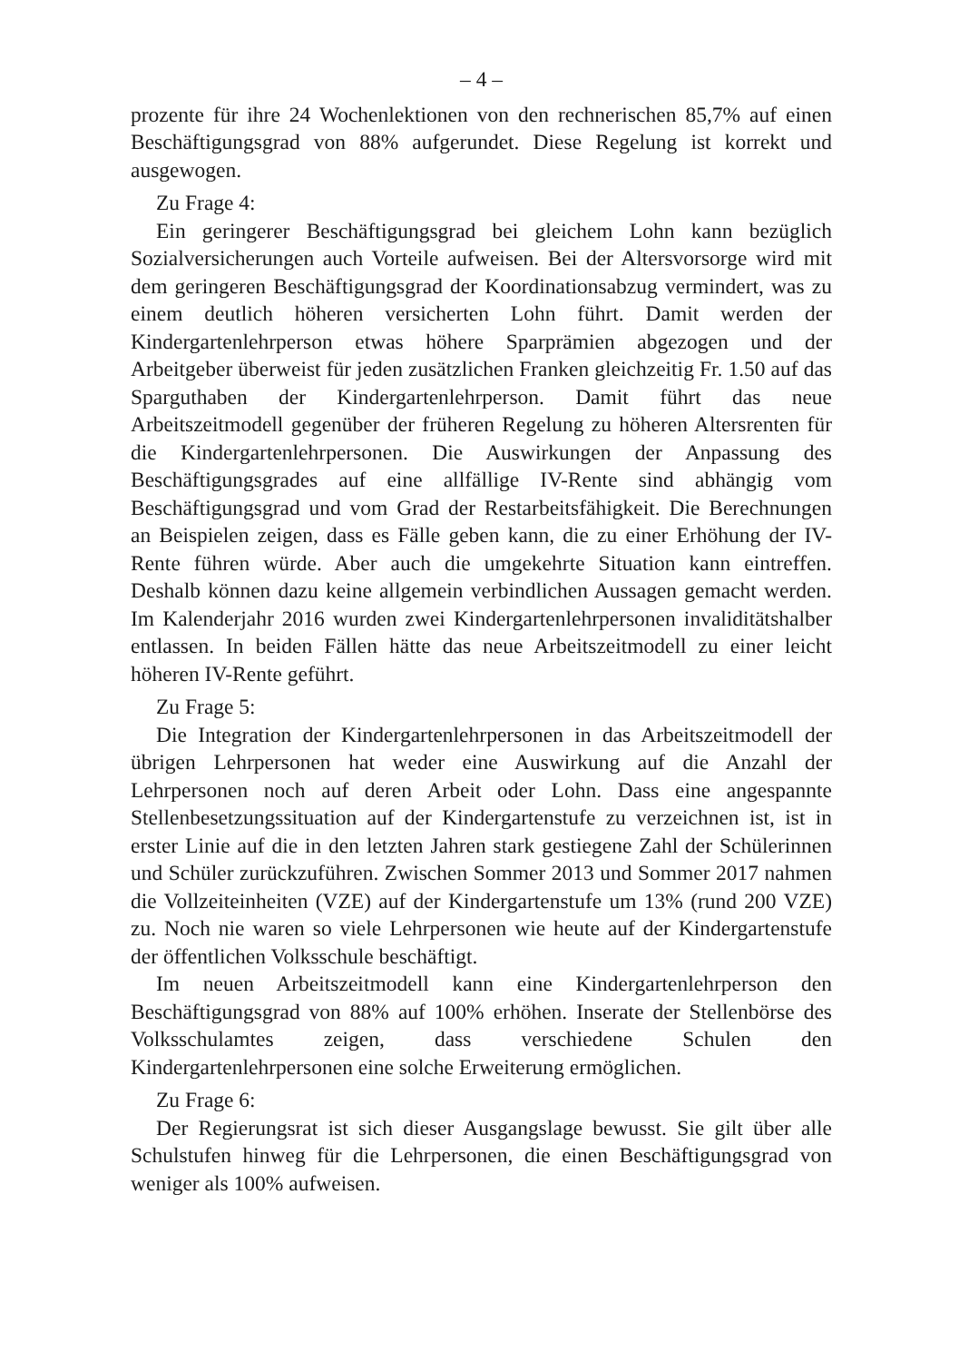– 4 –
prozente für ihre 24 Wochenlektionen von den rechnerischen 85,7% auf einen Beschäftigungsgrad von 88% aufgerundet. Diese Regelung ist korrekt und ausgewogen.
Zu Frage 4:
Ein geringerer Beschäftigungsgrad bei gleichem Lohn kann bezüglich Sozialversicherungen auch Vorteile aufweisen. Bei der Altersvorsorge wird mit dem geringeren Beschäftigungsgrad der Koordinationsabzug vermindert, was zu einem deutlich höheren versicherten Lohn führt. Damit werden der Kindergartenlehrperson etwas höhere Sparprämien abgezogen und der Arbeitgeber überweist für jeden zusätzlichen Franken gleichzeitig Fr. 1.50 auf das Sparguthaben der Kindergartenlehrperson. Damit führt das neue Arbeitszeitmodell gegenüber der früheren Regelung zu höheren Altersrenten für die Kindergartenlehrpersonen. Die Auswirkungen der Anpassung des Beschäftigungsgrades auf eine allfällige IV-Rente sind abhängig vom Beschäftigungsgrad und vom Grad der Restarbeitsfähigkeit. Die Berechnungen an Beispielen zeigen, dass es Fälle geben kann, die zu einer Erhöhung der IV-Rente führen würde. Aber auch die umgekehrte Situation kann eintreffen. Deshalb können dazu keine allgemein verbindlichen Aussagen gemacht werden. Im Kalenderjahr 2016 wurden zwei Kindergartenlehrpersonen invaliditätshalber entlassen. In beiden Fällen hätte das neue Arbeitszeitmodell zu einer leicht höheren IV-Rente geführt.
Zu Frage 5:
Die Integration der Kindergartenlehrpersonen in das Arbeitszeitmodell der übrigen Lehrpersonen hat weder eine Auswirkung auf die Anzahl der Lehrpersonen noch auf deren Arbeit oder Lohn. Dass eine angespannte Stellenbesetzungssituation auf der Kindergartenstufe zu verzeichnen ist, ist in erster Linie auf die in den letzten Jahren stark gestiegene Zahl der Schülerinnen und Schüler zurückzuführen. Zwischen Sommer 2013 und Sommer 2017 nahmen die Vollzeiteinheiten (VZE) auf der Kindergartenstufe um 13% (rund 200 VZE) zu. Noch nie waren so viele Lehrpersonen wie heute auf der Kindergartenstufe der öffentlichen Volksschule beschäftigt.
Im neuen Arbeitszeitmodell kann eine Kindergartenlehrperson den Beschäftigungsgrad von 88% auf 100% erhöhen. Inserate der Stellenbörse des Volksschulamtes zeigen, dass verschiedene Schulen den Kindergartenlehrpersonen eine solche Erweiterung ermöglichen.
Zu Frage 6:
Der Regierungsrat ist sich dieser Ausgangslage bewusst. Sie gilt über alle Schulstufen hinweg für die Lehrpersonen, die einen Beschäftigungsgrad von weniger als 100% aufweisen.